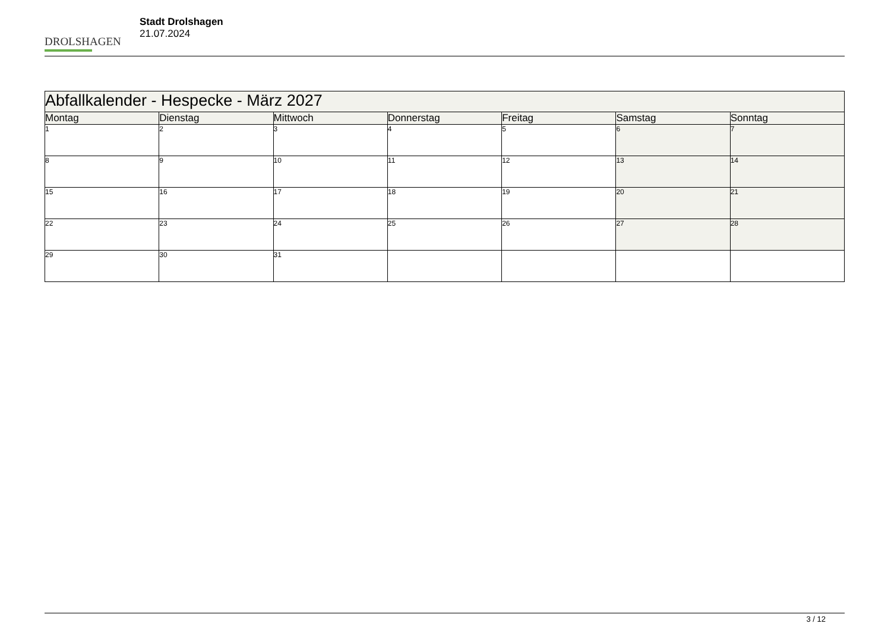DROLSHAGEN
Stadt Drolshagen
21.07.2024
| Abfallkalender - Hespecke - März 2027 | | | | | | |
| --- | --- | --- | --- | --- | --- | --- |
| Montag | Dienstag | Mittwoch | Donnerstag | Freitag | Samstag | Sonntag |
| 1 | 2 | 3 | 4 | 5 | 6 | 7 |
| 8 | 9 | 10 | 11 | 12 | 13 | 14 |
| 15 | 16 | 17 | 18 | 19 | 20 | 21 |
| 22 | 23 | 24 | 25 | 26 | 27 | 28 |
| 29 | 30 | 31 | | | | |
3 / 12